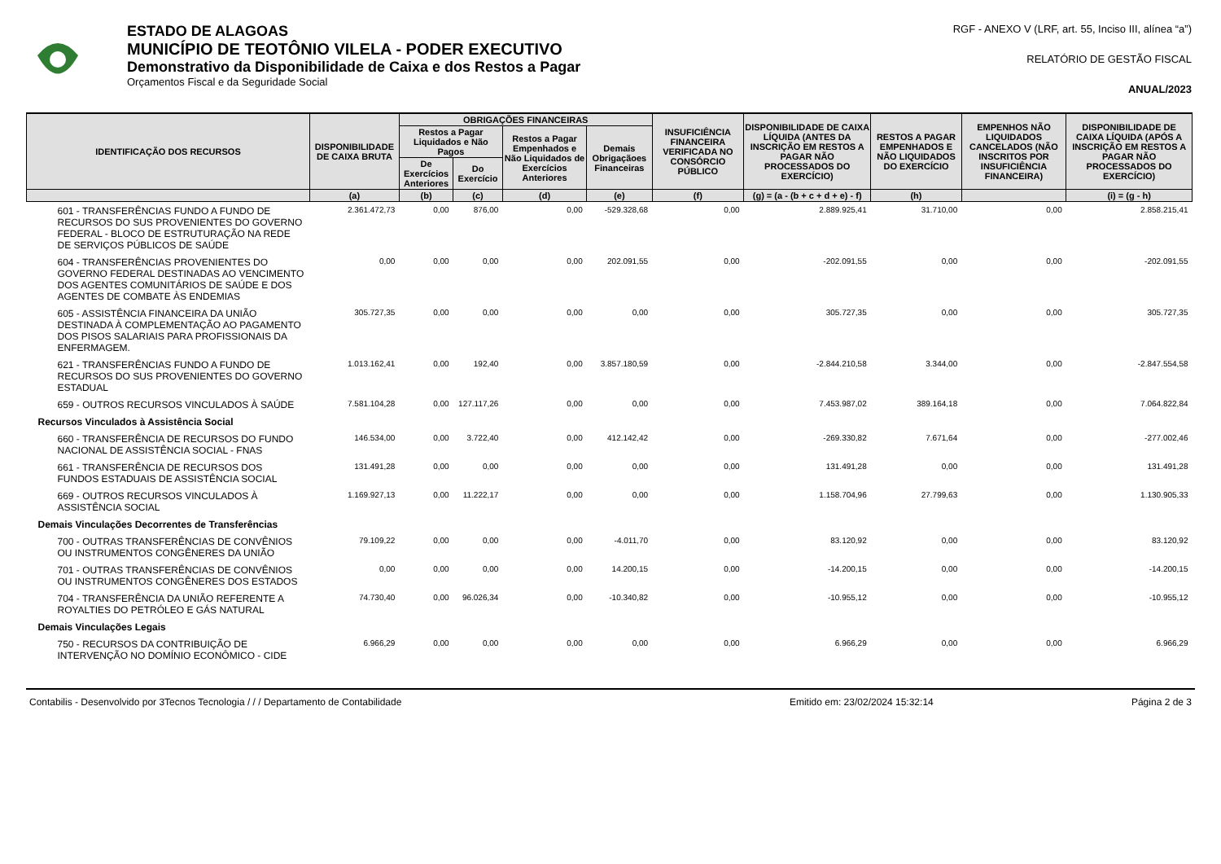ESTADO DE ALAGOAS
MUNICÍPIO DE TEOTÔNIO VILELA - PODER EXECUTIVO
Demonstrativo da Disponibilidade de Caixa e dos Restos a Pagar
Orçamentos Fiscal e da Seguridade Social
RGF - ANEXO V (LRF, art. 55, Inciso III, alínea “a”)
RELATÓRIO DE GESTÃO FISCAL
ANUAL/2023
| IDENTIFICAÇÃO DOS RECURSOS | DISPONIBILIDADE DE CAIXA BRUTA | OBRIGAÇÕES FINANCEIRAS | | | | INSUFICIÊNCIA FINANCEIRA VERIFICADA NO CONSÓRCIO PÚBLICO | DISPONIBILIDADE DE CAIXA LÍQUIDA (ANTES DA INSCRIÇÃO EM RESTOS A PAGAR NÃO PROCESSADOS DO EXERCÍCIO) | RESTOS A PAGAR EMPENHADOS E NÃO LIQUIDADOS DO EXERCÍCIO | EMPENHOS NÃO LIQUIDADOS CANCELADOS (NÃO INSCRITOS POR INSUFICIÊNCIA FINANCEIRA) | DISPONIBILIDADE DE CAIXA LÍQUIDA (APÓS A INSCRIÇÃO EM RESTOS A PAGAR NÃO PROCESSADOS DO EXERCÍCIO) |
| --- | --- | --- | --- | --- | --- | --- | --- | --- | --- | --- |
| | | Restos a Pagar Liquidados e Não Pagos | | Restos a Pagar Empenhados e Não Liquidados de Exercícios Anteriores | Demais Obrigaçãoes Financeiras | | | | | |
| | | De Exercícios Anteriores | Do Exercício | | | | | | | |
| | (a) | (b) | (c) | (d) | (e) | (f) | (g) = (a - (b + c + d + e) - f) | (h) | | (i) = (g - h) |
| 601 - TRANSFERÊNCIAS FUNDO A FUNDO DE RECURSOS DO SUS PROVENIENTES DO GOVERNO FEDERAL - BLOCO DE ESTRUTURAÇÃO NA REDE DE SERVIÇOS PÚBLICOS DE SAÚDE | 2.361.472,73 | 0,00 | 876,00 | 0,00 | -529.328,68 | 0,00 | 2.889.925,41 | 31.710,00 | 0,00 | 2.858.215,41 |
| 604 - TRANSFERÊNCIAS PROVENIENTES DO GOVERNO FEDERAL DESTINADAS AO VENCIMENTO DOS AGENTES COMUNITÁRIOS DE SAÚDE E DOS AGENTES DE COMBATE ÀS ENDEMIAS | 0,00 | 0,00 | 0,00 | 0,00 | 202.091,55 | 0,00 | -202.091,55 | 0,00 | 0,00 | -202.091,55 |
| 605 - ASSISTÊNCIA FINANCEIRA DA UNIÃO DESTINADA À COMPLEMENTAÇÃO AO PAGAMENTO DOS PISOS SALARIAIS PARA PROFISSIONAIS DA ENFERMAGEM. | 305.727,35 | 0,00 | 0,00 | 0,00 | 0,00 | 0,00 | 305.727,35 | 0,00 | 0,00 | 305.727,35 |
| 621 - TRANSFERÊNCIAS FUNDO A FUNDO DE RECURSOS DO SUS PROVENIENTES DO GOVERNO ESTADUAL | 1.013.162,41 | 0,00 | 192,40 | 0,00 | 3.857.180,59 | 0,00 | -2.844.210,58 | 3.344,00 | 0,00 | -2.847.554,58 |
| 659 - OUTROS RECURSOS VINCULADOS À SAÚDE | 7.581.104,28 | 0,00 | 127.117,26 | 0,00 | 0,00 | 0,00 | 7.453.987,02 | 389.164,18 | 0,00 | 7.064.822,84 |
| Recursos Vinculados à Assistência Social | | | | | | | | | | |
| 660 - TRANSFERÊNCIA DE RECURSOS DO FUNDO NACIONAL DE ASSISTÊNCIA SOCIAL - FNAS | 146.534,00 | 0,00 | 3.722,40 | 0,00 | 412.142,42 | 0,00 | -269.330,82 | 7.671,64 | 0,00 | -277.002,46 |
| 661 - TRANSFERÊNCIA DE RECURSOS DOS FUNDOS ESTADUAIS DE ASSISTÊNCIA SOCIAL | 131.491,28 | 0,00 | 0,00 | 0,00 | 0,00 | 0,00 | 131.491,28 | 0,00 | 0,00 | 131.491,28 |
| 669 - OUTROS RECURSOS VINCULADOS À ASSISTÊNCIA SOCIAL | 1.169.927,13 | 0,00 | 11.222,17 | 0,00 | 0,00 | 0,00 | 1.158.704,96 | 27.799,63 | 0,00 | 1.130.905,33 |
| Demais Vinculações Decorrentes de Transferências | | | | | | | | | | |
| 700 - OUTRAS TRANSFERÊNCIAS DE CONVÊNIOS OU INSTRUMENTOS CONGÊNERES DA UNIÃO | 79.109,22 | 0,00 | 0,00 | 0,00 | -4.011,70 | 0,00 | 83.120,92 | 0,00 | 0,00 | 83.120,92 |
| 701 - OUTRAS TRANSFERÊNCIAS DE CONVÊNIOS OU INSTRUMENTOS CONGÊNERES DOS ESTADOS | 0,00 | 0,00 | 0,00 | 0,00 | 14.200,15 | 0,00 | -14.200,15 | 0,00 | 0,00 | -14.200,15 |
| 704 - TRANSFERÊNCIA DA UNIÃO REFERENTE A ROYALTIES DO PETRÓLEO E GÁS NATURAL | 74.730,40 | 0,00 | 96.026,34 | 0,00 | -10.340,82 | 0,00 | -10.955,12 | 0,00 | 0,00 | -10.955,12 |
| Demais Vinculações Legais | | | | | | | | | | |
| 750 - RECURSOS DA CONTRIBUIÇÃO DE INTERVENÇÃO NO DOMÍNIO ECONÔMICO - CIDE | 6.966,29 | 0,00 | 0,00 | 0,00 | 0,00 | 0,00 | 6.966,29 | 0,00 | 0,00 | 6.966,29 |
Contabilis - Desenvolvido por 3Tecnos Tecnologia / / / Departamento de Contabilidade Emitido em: 23/02/2024 15:32:14 Página 2 de 3